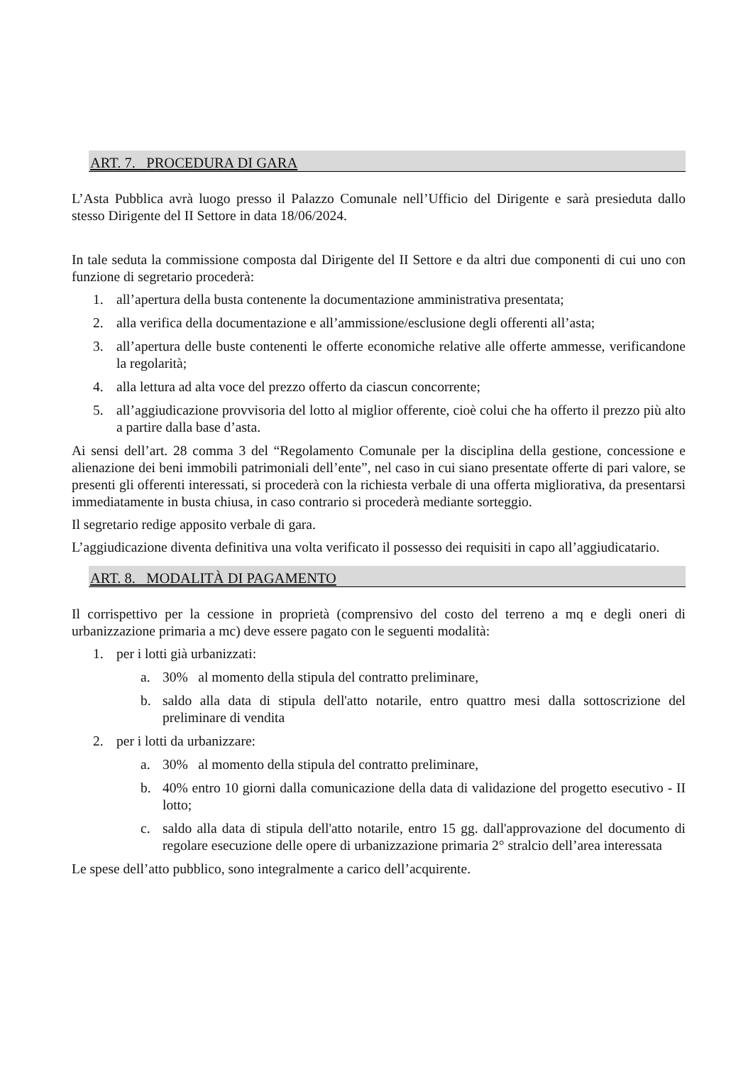ART. 7. PROCEDURA DI GARA
L’Asta Pubblica avrà luogo presso il Palazzo Comunale nell’Ufficio del Dirigente e sarà presieduta dallo stesso Dirigente del II Settore in data 18/06/2024.
In tale seduta la commissione composta dal Dirigente del II Settore e da altri due componenti di cui uno con funzione di segretario procederà:
1. all’apertura della busta contenente la documentazione amministrativa presentata;
2. alla verifica della documentazione e all’ammissione/esclusione degli offerenti all’asta;
3. all’apertura delle buste contenenti le offerte economiche relative alle offerte ammesse, verificandone la regolarità;
4. alla lettura ad alta voce del prezzo offerto da ciascun concorrente;
5. all’aggiudicazione provvisoria del lotto al miglior offerente, cioè colui che ha offerto il prezzo più alto a partire dalla base d’asta.
Ai sensi dell’art. 28 comma 3 del “Regolamento Comunale per la disciplina della gestione, concessione e alienazione dei beni immobili patrimoniali dell’ente”, nel caso in cui siano presentate offerte di pari valore, se presenti gli offerenti interessati, si procederà con la richiesta verbale di una offerta migliorativa, da presentarsi immediatamente in busta chiusa, in caso contrario si procederà mediante sorteggio.
Il segretario redige apposito verbale di gara.
L’aggiudicazione diventa definitiva una volta verificato il possesso dei requisiti in capo all’aggiudicatario.
ART. 8. MODALITÀ DI PAGAMENTO
Il corrispettivo per la cessione in proprietà (comprensivo del costo del terreno a mq e degli oneri di urbanizzazione primaria a mc) deve essere pagato con le seguenti modalità:
1. per i lotti già urbanizzati:
a. 30% al momento della stipula del contratto preliminare,
b. saldo alla data di stipula dell'atto notarile, entro quattro mesi dalla sottoscrizione del preliminare di vendita
2. per i lotti da urbanizzare:
a. 30% al momento della stipula del contratto preliminare,
b. 40% entro 10 giorni dalla comunicazione della data di validazione del progetto esecutivo - II lotto;
c. saldo alla data di stipula dell'atto notarile, entro 15 gg. dall'approvazione del documento di regolare esecuzione delle opere di urbanizzazione primaria 2° stralcio dell’area interessata
Le spese dell’atto pubblico, sono integralmente a carico dell’acquirente.